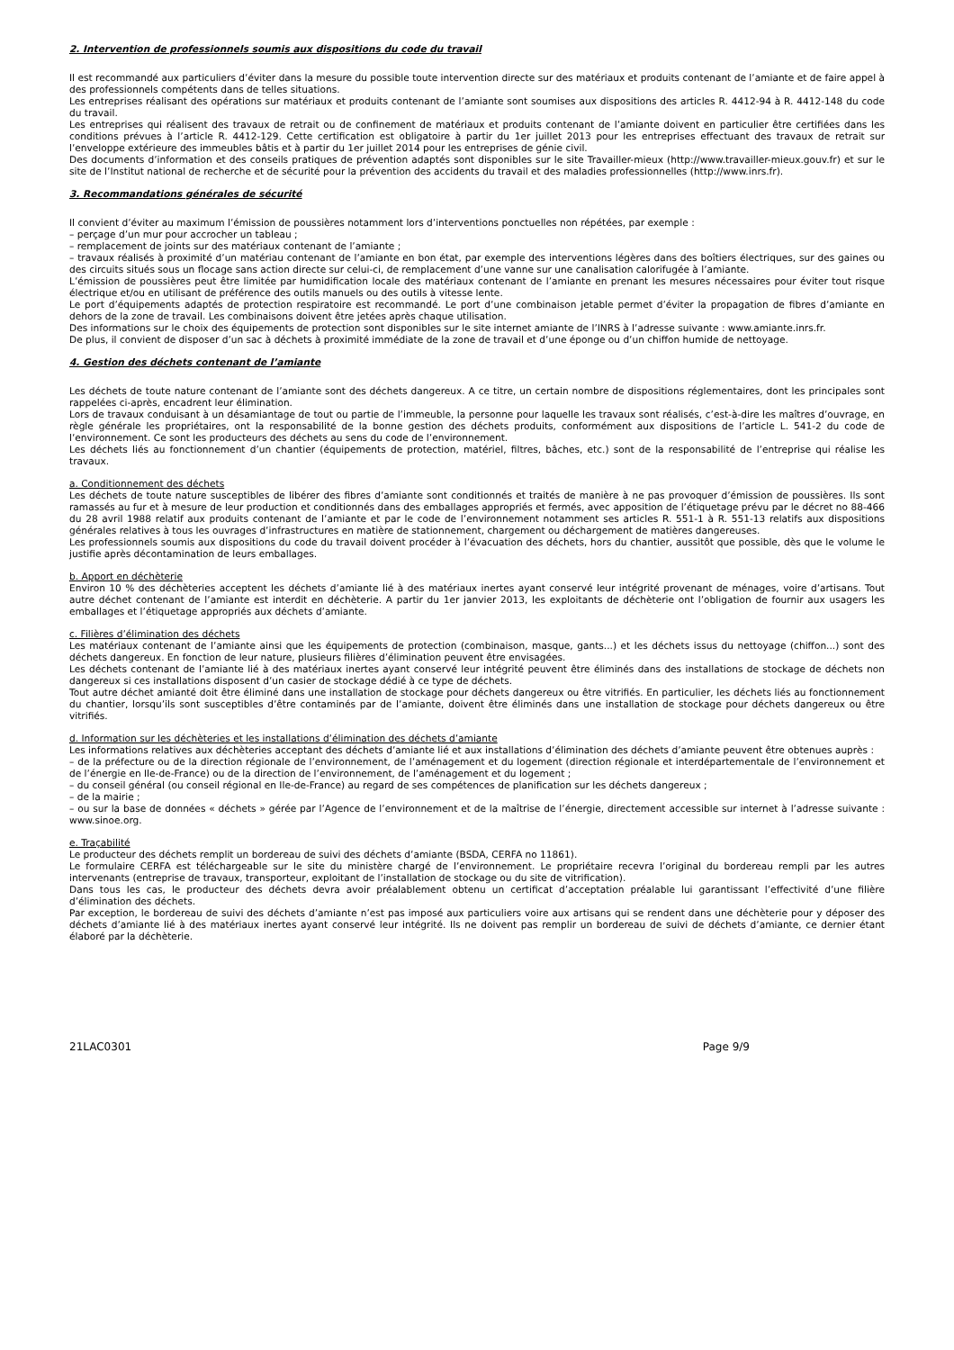2. Intervention de professionnels soumis aux dispositions du code du travail
Il est recommandé aux particuliers d’éviter dans la mesure du possible toute intervention directe sur des matériaux et produits contenant de l’amiante et de faire appel à des professionnels compétents dans de telles situations.
Les entreprises réalisant des opérations sur matériaux et produits contenant de l’amiante sont soumises aux dispositions des articles R. 4412-94 à R. 4412-148 du code du travail.
Les entreprises qui réalisent des travaux de retrait ou de confinement de matériaux et produits contenant de l’amiante doivent en particulier être certifiées dans les conditions prévues à l’article R. 4412-129. Cette certification est obligatoire à partir du 1er juillet 2013 pour les entreprises effectuant des travaux de retrait sur l’enveloppe extérieure des immeubles bâtis et à partir du 1er juillet 2014 pour les entreprises de génie civil.
Des documents d’information et des conseils pratiques de prévention adaptés sont disponibles sur le site Travailler-mieux (http://www.travailler-mieux.gouv.fr) et sur le site de l’Institut national de recherche et de sécurité pour la prévention des accidents du travail et des maladies professionnelles (http://www.inrs.fr).
3. Recommandations générales de sécurité
Il convient d’éviter au maximum l’émission de poussières notamment lors d’interventions ponctuelles non répétées, par exemple :
– perçage d’un mur pour accrocher un tableau ;
– remplacement de joints sur des matériaux contenant de l’amiante ;
– travaux réalisés à proximité d’un matériau contenant de l’amiante en bon état, par exemple des interventions légères dans des boîtiers électriques, sur des gaines ou des circuits situés sous un flocage sans action directe sur celui-ci, de remplacement d’une vanne sur une canalisation calorifugée à l’amiante.
L’émission de poussières peut être limitée par humidification locale des matériaux contenant de l’amiante en prenant les mesures nécessaires pour éviter tout risque électrique et/ou en utilisant de préférence des outils manuels ou des outils à vitesse lente.
Le port d’équipements adaptés de protection respiratoire est recommandé. Le port d’une combinaison jetable permet d’éviter la propagation de fibres d’amiante en dehors de la zone de travail. Les combinaisons doivent être jetées après chaque utilisation.
Des informations sur le choix des équipements de protection sont disponibles sur le site internet amiante de l’INRS à l’adresse suivante : www.amiante.inrs.fr.
De plus, il convient de disposer d’un sac à déchets à proximité immédiate de la zone de travail et d’une éponge ou d’un chiffon humide de nettoyage.
4. Gestion des déchets contenant de l’amiante
Les déchets de toute nature contenant de l’amiante sont des déchets dangereux. A ce titre, un certain nombre de dispositions réglementaires, dont les principales sont rappelées ci-après, encadrent leur élimination.
Lors de travaux conduisant à un désamiantage de tout ou partie de l’immeuble, la personne pour laquelle les travaux sont réalisés, c’est-à-dire les maîtres d’ouvrage, en règle générale les propriétaires, ont la responsabilité de la bonne gestion des déchets produits, conformément aux dispositions de l’article L. 541-2 du code de l’environnement. Ce sont les producteurs des déchets au sens du code de l’environnement.
Les déchets liés au fonctionnement d’un chantier (équipements de protection, matériel, filtres, bâches, etc.) sont de la responsabilité de l’entreprise qui réalise les travaux.
a. Conditionnement des déchets
Les déchets de toute nature susceptibles de libérer des fibres d’amiante sont conditionnés et traités de manière à ne pas provoquer d’émission de poussières. Ils sont ramassés au fur et à mesure de leur production et conditionnés dans des emballages appropriés et fermés, avec apposition de l’étiquetage prévu par le décret no 88-466 du 28 avril 1988 relatif aux produits contenant de l’amiante et par le code de l’environnement notamment ses articles R. 551-1 à R. 551-13 relatifs aux dispositions générales relatives à tous les ouvrages d’infrastructures en matière de stationnement, chargement ou déchargement de matières dangereuses.
Les professionnels soumis aux dispositions du code du travail doivent procéder à l’évacuation des déchets, hors du chantier, aussitôt que possible, dès que le volume le justifie après décontamination de leurs emballages.
b. Apport en déchèterie
Environ 10 % des déchèteries acceptent les déchets d’amiante lié à des matériaux inertes ayant conservé leur intégrité provenant de ménages, voire d’artisans. Tout autre déchet contenant de l’amiante est interdit en déchèterie. A partir du 1er janvier 2013, les exploitants de déchèterie ont l’obligation de fournir aux usagers les emballages et l’étiquetage appropriés aux déchets d’amiante.
c. Filières d’élimination des déchets
Les matériaux contenant de l’amiante ainsi que les équipements de protection (combinaison, masque, gants...) et les déchets issus du nettoyage (chiffon...) sont des déchets dangereux. En fonction de leur nature, plusieurs filières d’élimination peuvent être envisagées.
Les déchets contenant de l’amiante lié à des matériaux inertes ayant conservé leur intégrité peuvent être éliminés dans des installations de stockage de déchets non dangereux si ces installations disposent d’un casier de stockage dédié à ce type de déchets.
Tout autre déchet amianté doit être éliminé dans une installation de stockage pour déchets dangereux ou être vitrifiés. En particulier, les déchets liés au fonctionnement du chantier, lorsqu’ils sont susceptibles d’être contaminés par de l’amiante, doivent être éliminés dans une installation de stockage pour déchets dangereux ou être vitrifiés.
d. Information sur les déchèteries et les installations d’élimination des déchets d’amiante
Les informations relatives aux déchèteries acceptant des déchets d’amiante lié et aux installations d’élimination des déchets d’amiante peuvent être obtenues auprès :
– de la préfecture ou de la direction régionale de l’environnement, de l’aménagement et du logement (direction régionale et interdépartementale de l’environnement et de l’énergie en Ile-de-France) ou de la direction de l’environnement, de l’aménagement et du logement ;
– du conseil général (ou conseil régional en Ile-de-France) au regard de ses compétences de planification sur les déchets dangereux ;
– de la mairie ;
– ou sur la base de données « déchets » gérée par l’Agence de l’environnement et de la maîtrise de l’énergie, directement accessible sur internet à l’adresse suivante : www.sinoe.org.
e. Traçabilité
Le producteur des déchets remplit un bordereau de suivi des déchets d’amiante (BSDA, CERFA no 11861).
Le formulaire CERFA est téléchargeable sur le site du ministère chargé de l’environnement. Le propriétaire recevra l’original du bordereau rempli par les autres intervenants (entreprise de travaux, transporteur, exploitant de l’installation de stockage ou du site de vitrification).
Dans tous les cas, le producteur des déchets devra avoir préalablement obtenu un certificat d’acceptation préalable lui garantissant l’effectivité d’une filière d’élimination des déchets.
Par exception, le bordereau de suivi des déchets d’amiante n’est pas imposé aux particuliers voire aux artisans qui se rendent dans une déchèterie pour y déposer des déchets d’amiante lié à des matériaux inertes ayant conservé leur intégrité. Ils ne doivent pas remplir un bordereau de suivi de déchets d’amiante, ce dernier étant élaboré par la déchèterie.
21LAC0301 Page 9/9